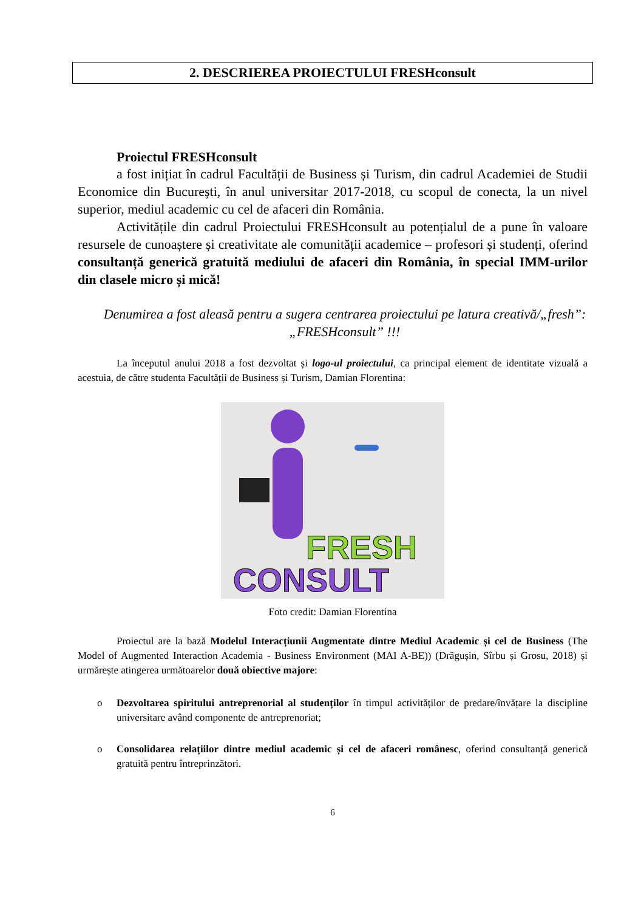2. DESCRIEREA PROIECTULUI FRESHconsult
Proiectul FRESHconsult
a fost inițiat în cadrul Facultății de Business și Turism, din cadrul Academiei de Studii Economice din București, în anul universitar 2017-2018, cu scopul de conecta, la un nivel superior, mediul academic cu cel de afaceri din România.
Activitățile din cadrul Proiectului FRESHconsult au potențialul de a pune în valoare resursele de cunoaștere și creativitate ale comunității academice – profesori și studenți, oferind consultanță generică gratuită mediului de afaceri din România, în special IMM-urilor din clasele micro și mică!
Denumirea a fost aleasă pentru a sugera centrarea proiectului pe latura creativă/„fresh”: „FRESHconsult” !!!
La începutul anului 2018 a fost dezvoltat și logo-ul proiectului, ca principal element de identitate vizuală a acestuia, de către studenta Facultății de Business și Turism, Damian Florentina:
FRESH
CONSULT
Foto credit: Damian Florentina
Proiectul are la bază Modelul Interacțiunii Augmentate dintre Mediul Academic și cel de Business (The Model of Augmented Interaction Academia - Business Environment (MAI A-BE)) (Drăgușin, Sîrbu și Grosu, 2018) și urmărește atingerea următoarelor două obiective majore:
o Dezvoltarea spiritului antreprenorial al studenților în timpul activităților de predare/învățare la discipline universitare având componente de antreprenoriat;
o Consolidarea relațiilor dintre mediul academic și cel de afaceri românesc, oferind consultanță generică gratuită pentru întreprinzători.
6